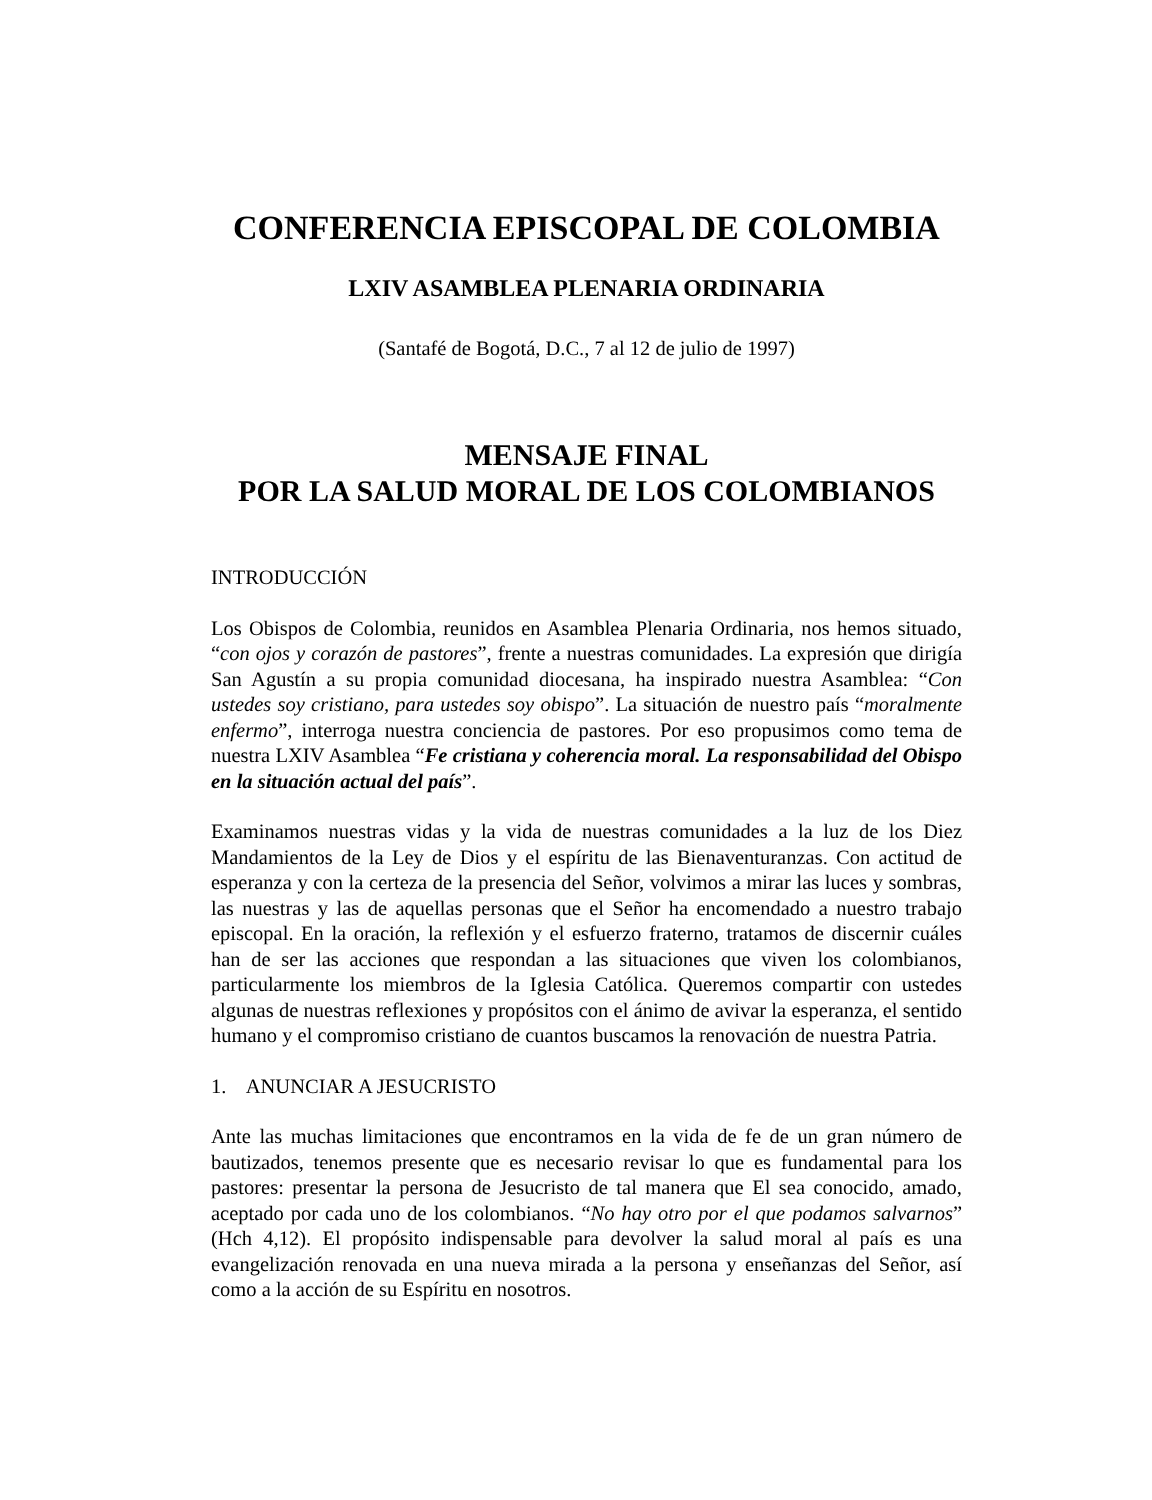CONFERENCIA EPISCOPAL DE COLOMBIA
LXIV ASAMBLEA PLENARIA ORDINARIA
(Santafé de Bogotá, D.C., 7 al 12 de julio de 1997)
MENSAJE FINAL
POR LA SALUD MORAL DE LOS COLOMBIANOS
INTRODUCCIÓN
Los Obispos de Colombia, reunidos en Asamblea Plenaria Ordinaria, nos hemos situado, “con ojos y corazón de pastores”, frente a nuestras comunidades. La expresión que dirigía San Agustín a su propia comunidad diocesana, ha inspirado nuestra Asamblea: “Con ustedes soy cristiano, para ustedes soy obispo”. La situación de nuestro país “moralmente enfermo”, interroga nuestra conciencia de pastores. Por eso propusimos como tema de nuestra LXIV Asamblea “Fe cristiana y coherencia moral. La responsabilidad del Obispo en la situación actual del país”.
Examinamos nuestras vidas y la vida de nuestras comunidades a la luz de los Diez Mandamientos de la Ley de Dios y el espíritu de las Bienaventuranzas. Con actitud de esperanza y con la certeza de la presencia del Señor, volvimos a mirar las luces y sombras, las nuestras y las de aquellas personas que el Señor ha encomendado a nuestro trabajo episcopal. En la oración, la reflexión y el esfuerzo fraterno, tratamos de discernir cuáles han de ser las acciones que respondan a las situaciones que viven los colombianos, particularmente los miembros de la Iglesia Católica. Queremos compartir con ustedes algunas de nuestras reflexiones y propósitos con el ánimo de avivar la esperanza, el sentido humano y el compromiso cristiano de cuantos buscamos la renovación de nuestra Patria.
1. ANUNCIAR A JESUCRISTO
Ante las muchas limitaciones que encontramos en la vida de fe de un gran número de bautizados, tenemos presente que es necesario revisar lo que es fundamental para los pastores: presentar la persona de Jesucristo de tal manera que El sea conocido, amado, aceptado por cada uno de los colombianos. “No hay otro por el que podamos salvarnos” (Hch 4,12). El propósito indispensable para devolver la salud moral al país es una evangelización renovada en una nueva mirada a la persona y enseñanzas del Señor, así como a la acción de su Espíritu en nosotros.